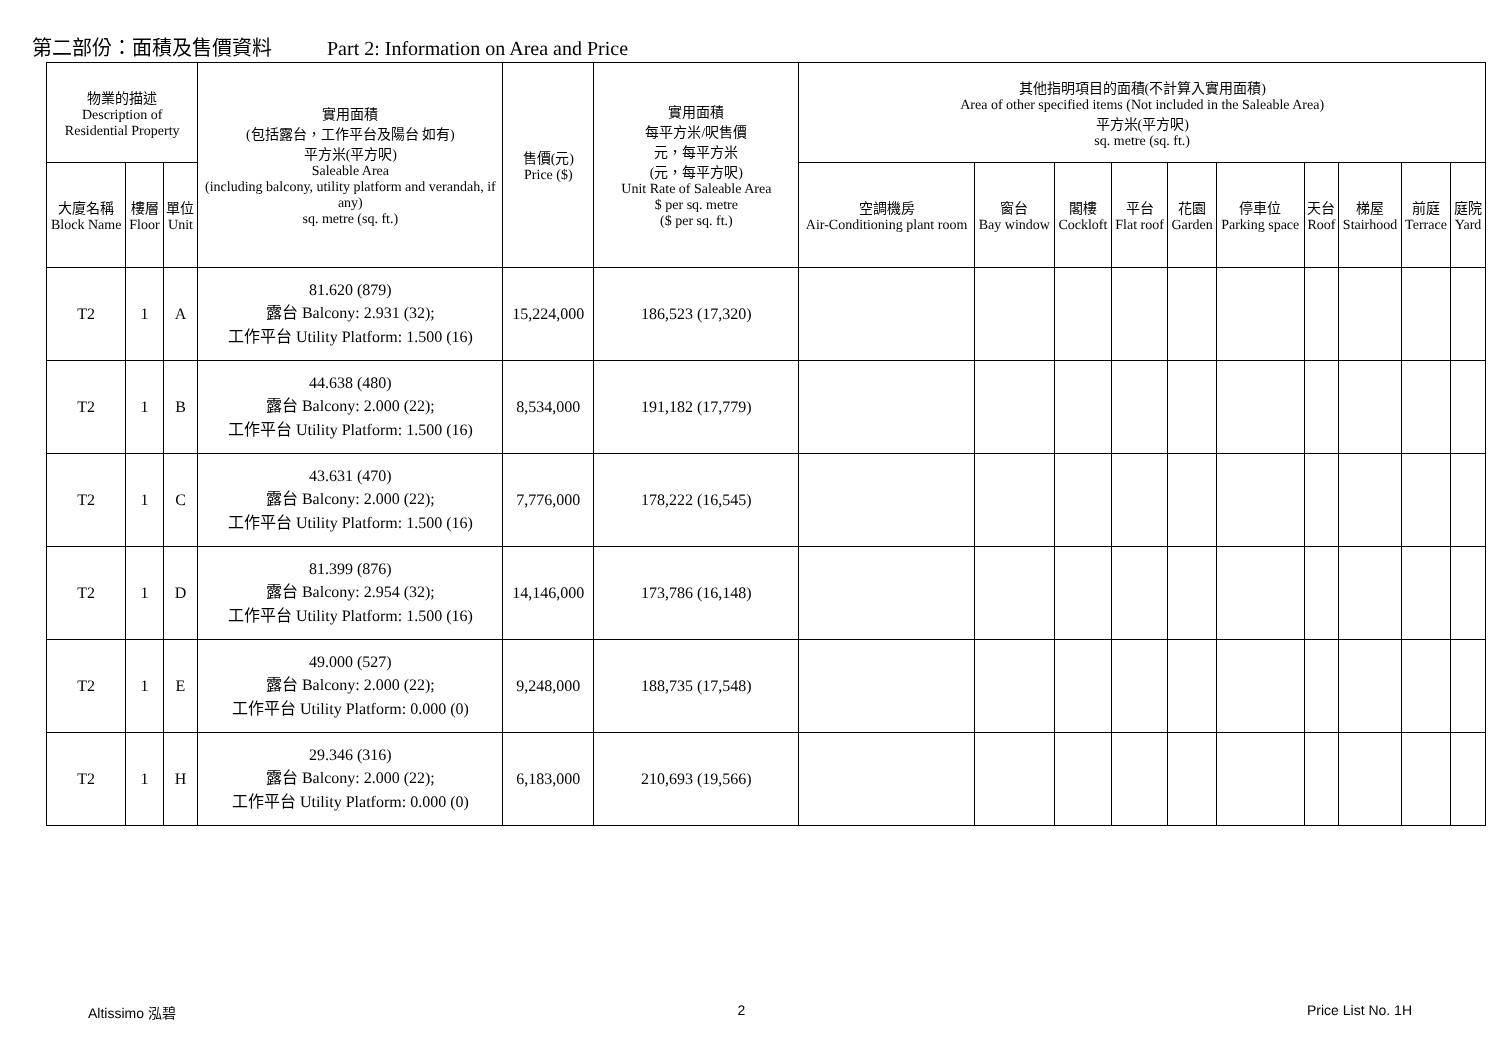第二部份：面積及售價資料 Part 2: Information on Area and Price
| 物業的描述 Description of Residential Property | | | 實用面積 (包括露台，工作平台及陽台 如有) 平方米(平方呎) Saleable Area (including balcony, utility platform and verandah, if any) sq. metre (sq. ft.) | 售價(元) Price ($) | 實用面積 每平方米/呎售價 元，每平方米 (元，每平方呎) Unit Rate of Saleable Area $ per sq. metre ($ per sq. ft.) | 其他指明項目的面積(不計算入實用面積) Area of other specified items (Not included in the Saleable Area) 平方米(平方呎) sq. metre (sq. ft.) | | | | | | | | | |
| --- | --- | --- | --- | --- | --- | --- | --- | --- | --- | --- | --- | --- | --- | --- | --- |
| 大廈名稱 Block Name | 樓層 Floor | 單位 Unit | | | | 空調機房 Air-Conditioning plant room | 窗台 Bay window | 閣樓 Cockloft | 平台 Flat roof | 花園 Garden | 停車位 Parking space | 天台 Roof | 梯屋 Stairhood | 前庭 Terrace | 庭院 Yard |
| T2 | 1 | A | 81.620 (879) 露台 Balcony: 2.931 (32); 工作平台 Utility Platform: 1.500 (16) | 15,224,000 | 186,523 (17,320) | | | | | | | | | | |
| T2 | 1 | B | 44.638 (480) 露台 Balcony: 2.000 (22); 工作平台 Utility Platform: 1.500 (16) | 8,534,000 | 191,182 (17,779) | | | | | | | | | | |
| T2 | 1 | C | 43.631 (470) 露台 Balcony: 2.000 (22); 工作平台 Utility Platform: 1.500 (16) | 7,776,000 | 178,222 (16,545) | | | | | | | | | | |
| T2 | 1 | D | 81.399 (876) 露台 Balcony: 2.954 (32); 工作平台 Utility Platform: 1.500 (16) | 14,146,000 | 173,786 (16,148) | | | | | | | | | | |
| T2 | 1 | E | 49.000 (527) 露台 Balcony: 2.000 (22); 工作平台 Utility Platform: 0.000 (0) | 9,248,000 | 188,735 (17,548) | | | | | | | | | | |
| T2 | 1 | H | 29.346 (316) 露台 Balcony: 2.000 (22); 工作平台 Utility Platform: 0.000 (0) | 6,183,000 | 210,693 (19,566) | | | | | | | | | | |
Altissimo 泓碧 2 Price List No. 1H